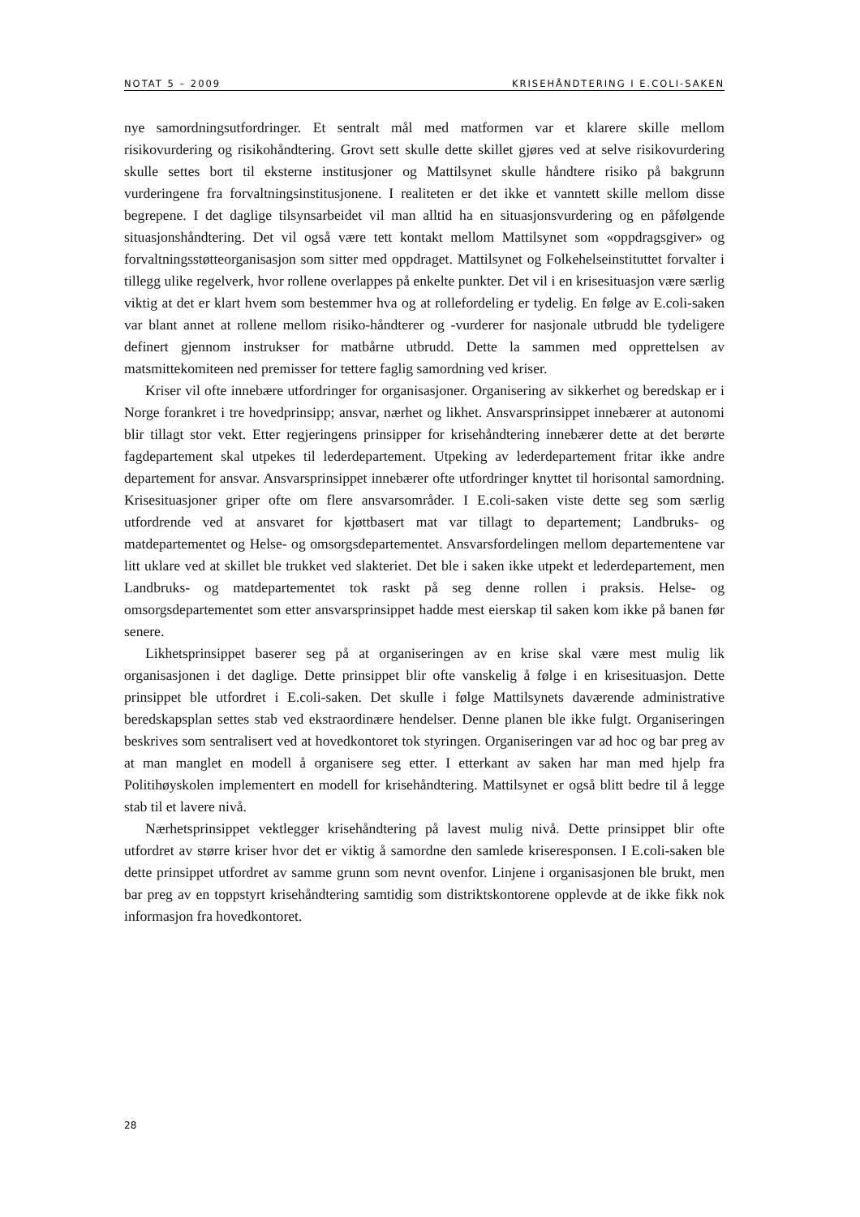NOTAT 5 – 2009 KRISEHÅNDTERING I E.COLI-SAKEN
nye samordningsutfordringer. Et sentralt mål med matformen var et klarere skille mellom risikovurdering og risikohåndtering. Grovt sett skulle dette skillet gjøres ved at selve risikovurdering skulle settes bort til eksterne institusjoner og Mattilsynet skulle håndtere risiko på bakgrunn vurderingene fra forvaltningsinstitusjonene. I realiteten er det ikke et vanntett skille mellom disse begrepene. I det daglige tilsynsarbeidet vil man alltid ha en situasjonsvurdering og en påfølgende situasjonshåndtering. Det vil også være tett kontakt mellom Mattilsynet som «oppdragsgiver» og forvaltningsstøtteorganisasjon som sitter med oppdraget. Mattilsynet og Folkehelseinstituttet forvalter i tillegg ulike regelverk, hvor rollene overlappes på enkelte punkter. Det vil i en krisesituasjon være særlig viktig at det er klart hvem som bestemmer hva og at rollefordeling er tydelig. En følge av E.coli-saken var blant annet at rollene mellom risiko-håndterer og -vurderer for nasjonale utbrudd ble tydeligere definert gjennom instrukser for matbårne utbrudd. Dette la sammen med opprettelsen av matsmittekomiteen ned premisser for tettere faglig samordning ved kriser.
Kriser vil ofte innebære utfordringer for organisasjoner. Organisering av sikkerhet og beredskap er i Norge forankret i tre hovedprinsipp; ansvar, nærhet og likhet. Ansvarsprinsippet innebærer at autonomi blir tillagt stor vekt. Etter regjeringens prinsipper for krisehåndtering innebærer dette at det berørte fagdepartement skal utpekes til lederdepartement. Utpeking av lederdepartement fritar ikke andre departement for ansvar. Ansvarsprinsippet innebærer ofte utfordringer knyttet til horisontal samordning. Krisesituasjoner griper ofte om flere ansvarsområder. I E.coli-saken viste dette seg som særlig utfordrende ved at ansvaret for kjøttbasert mat var tillagt to departement; Landbruks- og matdepartementet og Helse- og omsorgsdepartementet. Ansvarsfordelingen mellom departementene var litt uklare ved at skillet ble trukket ved slakteriet. Det ble i saken ikke utpekt et lederdepartement, men Landbruks- og matdepartementet tok raskt på seg denne rollen i praksis. Helse- og omsorgsdepartementet som etter ansvarsprinsippet hadde mest eierskap til saken kom ikke på banen før senere.
Likhetsprinsippet baserer seg på at organiseringen av en krise skal være mest mulig lik organisasjonen i det daglige. Dette prinsippet blir ofte vanskelig å følge i en krisesituasjon. Dette prinsippet ble utfordret i E.coli-saken. Det skulle i følge Mattilsynets daværende administrative beredskapsplan settes stab ved ekstraordinære hendelser. Denne planen ble ikke fulgt. Organiseringen beskrives som sentralisert ved at hovedkontoret tok styringen. Organiseringen var ad hoc og bar preg av at man manglet en modell å organisere seg etter. I etterkant av saken har man med hjelp fra Politihøyskolen implementert en modell for krisehåndtering. Mattilsynet er også blitt bedre til å legge stab til et lavere nivå.
Nærhetsprinsippet vektlegger krisehåndtering på lavest mulig nivå. Dette prinsippet blir ofte utfordret av større kriser hvor det er viktig å samordne den samlede kriseresponsen. I E.coli-saken ble dette prinsippet utfordret av samme grunn som nevnt ovenfor. Linjene i organisasjonen ble brukt, men bar preg av en toppstyrt krisehåndtering samtidig som distriktskontorene opplevde at de ikke fikk nok informasjon fra hovedkontoret.
28